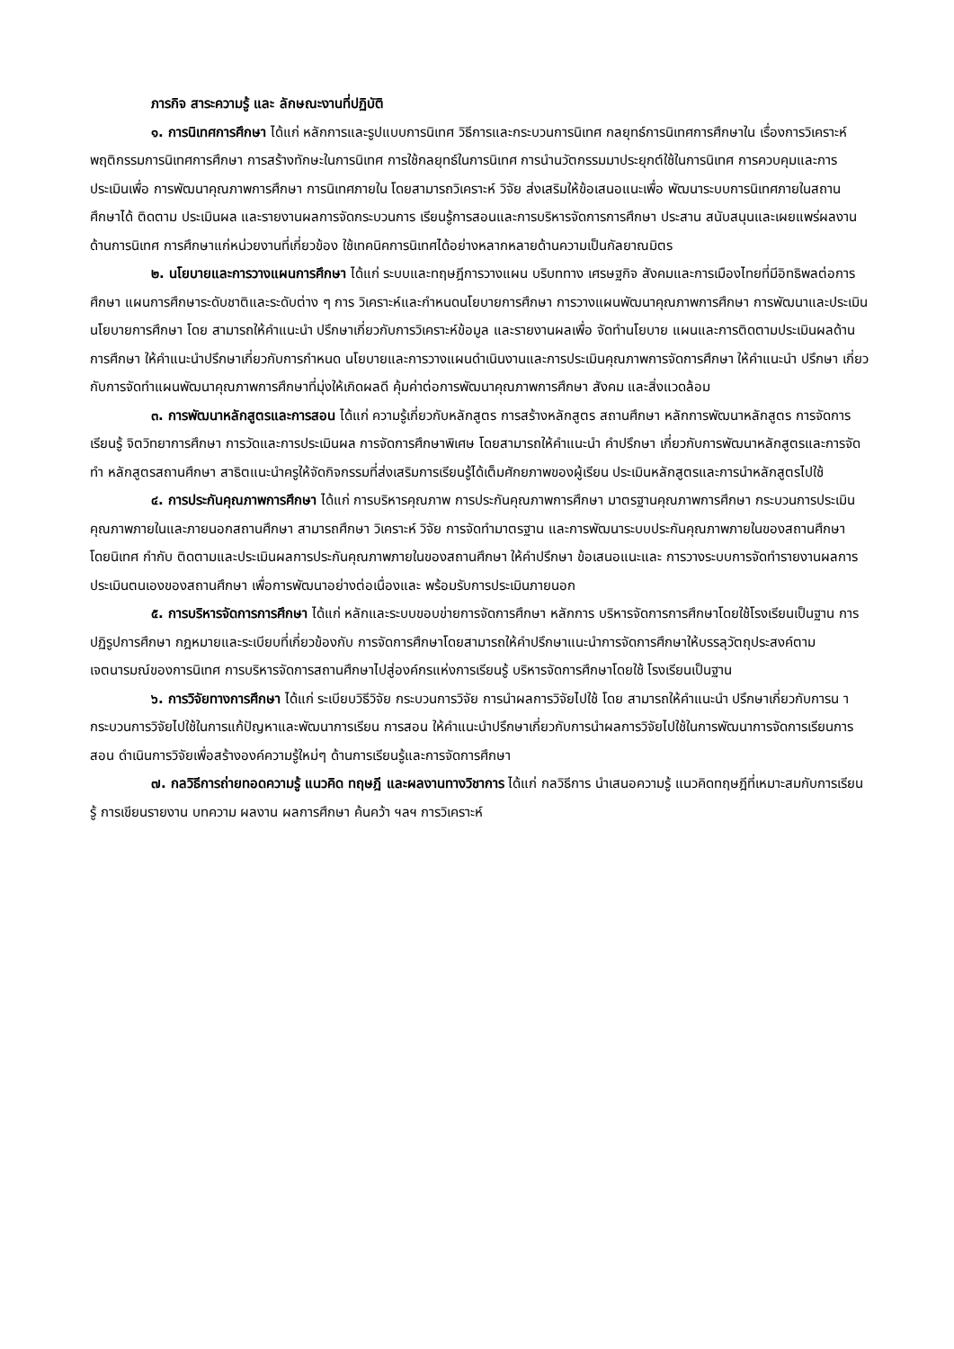ภารกิจ สาระความรู้ และ ลักษณะงานที่ปฏิบัติ
๑. การนิเทศการศึกษา ได้แก่ หลักการและรูปแบบการนิเทศ วิธีการและกระบวนการนิเทศ กลยุทธ์การนิเทศการศึกษาใน เรื่องการวิเคราะห์พฤติกรรมการนิเทศการศึกษา การสร้างทักษะในการนิเทศ การใช้กลยุทธ์ในการนิเทศ การนำนวัตกรรมมาประยุกต์ใช้ในการนิเทศ การควบคุมและการประเมินเพื่อ การพัฒนาคุณภาพการศึกษา การนิเทศภายใน โดยสามารถวิเคราะห์ วิจัย ส่งเสริมให้ข้อเสนอแนะเพื่อ พัฒนาระบบการนิเทศภายในสถานศึกษาได้ ติดตาม ประเมินผล และรายงานผลการจัดกระบวนการ เรียนรู้การสอนและการบริหารจัดการการศึกษา ประสาน สนับสนุนและเผยแพร่ผลงานด้านการนิเทศ การศึกษาแก่หน่วยงานที่เกี่ยวข้อง ใช้เทคนิคการนิเทศได้อย่างหลากหลายด้านความเป็นกัลยาณมิตร
๒. นโยบายและการวางแผนการศึกษา ได้แก่ ระบบและทฤษฎีการวางแผน บริบททาง เศรษฐกิจ สังคมและการเมืองไทยที่มีอิทธิพลต่อการศึกษา แผนการศึกษาระดับชาติและระดับต่าง ๆ การ วิเคราะห์และกำหนดนโยบายการศึกษา การวางแผนพัฒนาคุณภาพการศึกษา การพัฒนาและประเมิน นโยบายการศึกษา โดย สามารถให้คำแนะนำ ปรึกษาเกี่ยวกับการวิเคราะห์ข้อมูล และรายงานผลเพื่อ จัดทำนโยบาย แผนและการติดตามประเมินผลด้านการศึกษา ให้คำแนะนำปรึกษาเกี่ยวกับการกำหนด นโยบายและการวางแผนดำเนินงานและการประเมินคุณภาพการจัดการศึกษา ให้คำแนะนำ ปรึกษา เกี่ยวกับการจัดทำแผนพัฒนาคุณภาพการศึกษาที่มุ่งให้เกิดผลดี คุ้มค่าต่อการพัฒนาคุณภาพการศึกษา สังคม และสิ่งแวดล้อม
๓. การพัฒนาหลักสูตรและการสอน ได้แก่ ความรู้เกี่ยวกับหลักสูตร การสร้างหลักสูตร สถานศึกษา หลักการพัฒนาหลักสูตร การจัดการเรียนรู้ จิตวิทยาการศึกษา การวัดและการประเมินผล การจัดการศึกษาพิเศษ โดยสามารถให้คำแนะนำ คำปรึกษา เกี่ยวกับการพัฒนาหลักสูตรและการจัดทำ หลักสูตรสถานศึกษา สาธิตแนะนำครูให้จัดกิจกรรมที่ส่งเสริมการเรียนรู้ได้เต็มศักยภาพของผู้เรียน ประเมินหลักสูตรและการนำหลักสูตรไปใช้
๔. การประกันคุณภาพการศึกษา ได้แก่ การบริหารคุณภาพ การประกันคุณภาพการศึกษา มาตรฐานคุณภาพการศึกษา กระบวนการประเมินคุณภาพภายในและภายนอกสถานศึกษา สามารถศึกษา วิเคราะห์ วิจัย การจัดทำมาตรฐาน และการพัฒนาระบบประกันคุณภาพภายในของสถานศึกษา โดยนิเทศ กำกับ ติดตามและประเมินผลการประกันคุณภาพภายในของสถานศึกษา ให้คำปรึกษา ข้อเสนอแนะและ การวางระบบการจัดทำรายงานผลการประเมินตนเองของสถานศึกษา เพื่อการพัฒนาอย่างต่อเนื่องและ พร้อมรับการประเมินภายนอก
๕. การบริหารจัดการการศึกษา ได้แก่ หลักและระบบขอบข่ายการจัดการศึกษา หลักการ บริหารจัดการการศึกษาโดยใช้โรงเรียนเป็นฐาน การปฏิรูปการศึกษา กฎหมายและระเบียบที่เกี่ยวข้องกับ การจัดการศึกษาโดยสามารถให้คำปรึกษาแนะนำการจัดการศึกษาให้บรรลุวัตถุประสงค์ตามเจตนารมณ์ของการนิเทศ การบริหารจัดการสถานศึกษาไปสู่องค์กรแห่งการเรียนรู้ บริหารจัดการศึกษาโดยใช้ โรงเรียนเป็นฐาน
๖. การวิจัยทางการศึกษา ได้แก่ ระเบียบวิธีวิจัย กระบวนการวิจัย การนำผลการวิจัยไปใช้ โดย สามารถให้คำแนะนำ ปรึกษาเกี่ยวกับการน ากระบวนการวิจัยไปใช้ในการแก้ปัญหาและพัฒนาการเรียน การสอน ให้คำแนะนำปรึกษาเกี่ยวกับการนำผลการวิจัยไปใช้ในการพัฒนาการจัดการเรียนการสอน ดำเนินการวิจัยเพื่อสร้างองค์ความรู้ใหม่ๆ ด้านการเรียนรู้และการจัดการศึกษา
๗. กลวิธีการถ่ายทอดความรู้ แนวคิด ทฤษฎี และผลงานทางวิชาการ ได้แก่ กลวิธีการ นำเสนอความรู้ แนวคิดทฤษฎีที่เหมาะสมกับการเรียนรู้ การเขียนรายงาน บทความ ผลงาน ผลการศึกษา ค้นคว้า ฯลฯ การวิเคราะห์